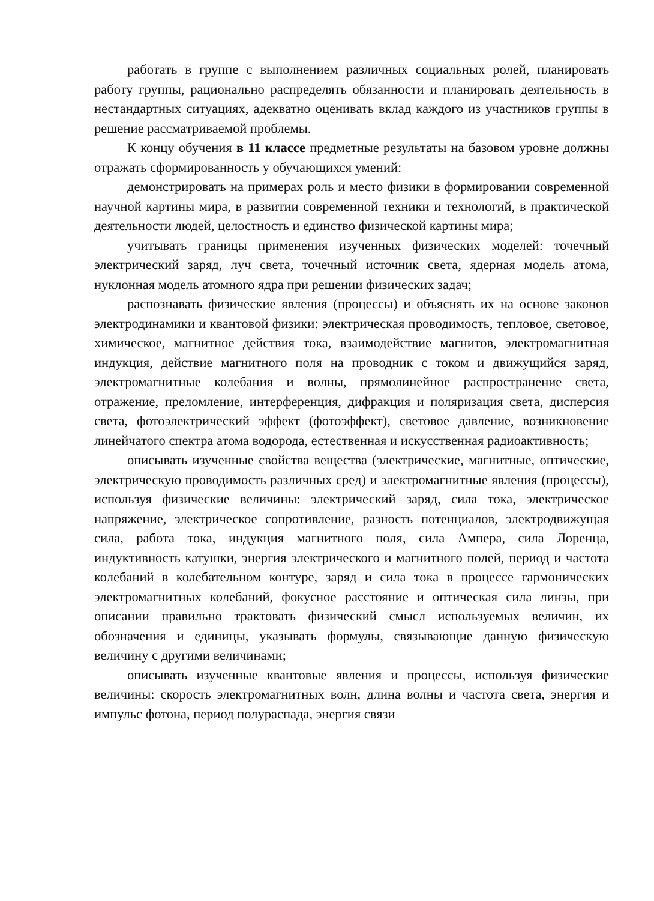работать в группе с выполнением различных социальных ролей, планировать работу группы, рационально распределять обязанности и планировать деятельность в нестандартных ситуациях, адекватно оценивать вклад каждого из участников группы в решение рассматриваемой проблемы.
К концу обучения в 11 классе предметные результаты на базовом уровне должны отражать сформированность у обучающихся умений:
демонстрировать на примерах роль и место физики в формировании современной научной картины мира, в развитии современной техники и технологий, в практической деятельности людей, целостность и единство физической картины мира;
учитывать границы применения изученных физических моделей: точечный электрический заряд, луч света, точечный источник света, ядерная модель атома, нуклонная модель атомного ядра при решении физических задач;
распознавать физические явления (процессы) и объяснять их на основе законов электродинамики и квантовой физики: электрическая проводимость, тепловое, световое, химическое, магнитное действия тока, взаимодействие магнитов, электромагнитная индукция, действие магнитного поля на проводник с током и движущийся заряд, электромагнитные колебания и волны, прямолинейное распространение света, отражение, преломление, интерференция, дифракция и поляризация света, дисперсия света, фотоэлектрический эффект (фотоэффект), световое давление, возникновение линейчатого спектра атома водорода, естественная и искусственная радиоактивность;
описывать изученные свойства вещества (электрические, магнитные, оптические, электрическую проводимость различных сред) и электромагнитные явления (процессы), используя физические величины: электрический заряд, сила тока, электрическое напряжение, электрическое сопротивление, разность потенциалов, электродвижущая сила, работа тока, индукция магнитного поля, сила Ампера, сила Лоренца, индуктивность катушки, энергия электрического и магнитного полей, период и частота колебаний в колебательном контуре, заряд и сила тока в процессе гармонических электромагнитных колебаний, фокусное расстояние и оптическая сила линзы, при описании правильно трактовать физический смысл используемых величин, их обозначения и единицы, указывать формулы, связывающие данную физическую величину с другими величинами;
описывать изученные квантовые явления и процессы, используя физические величины: скорость электромагнитных волн, длина волны и частота света, энергия и импульс фотона, период полураспада, энергия связи